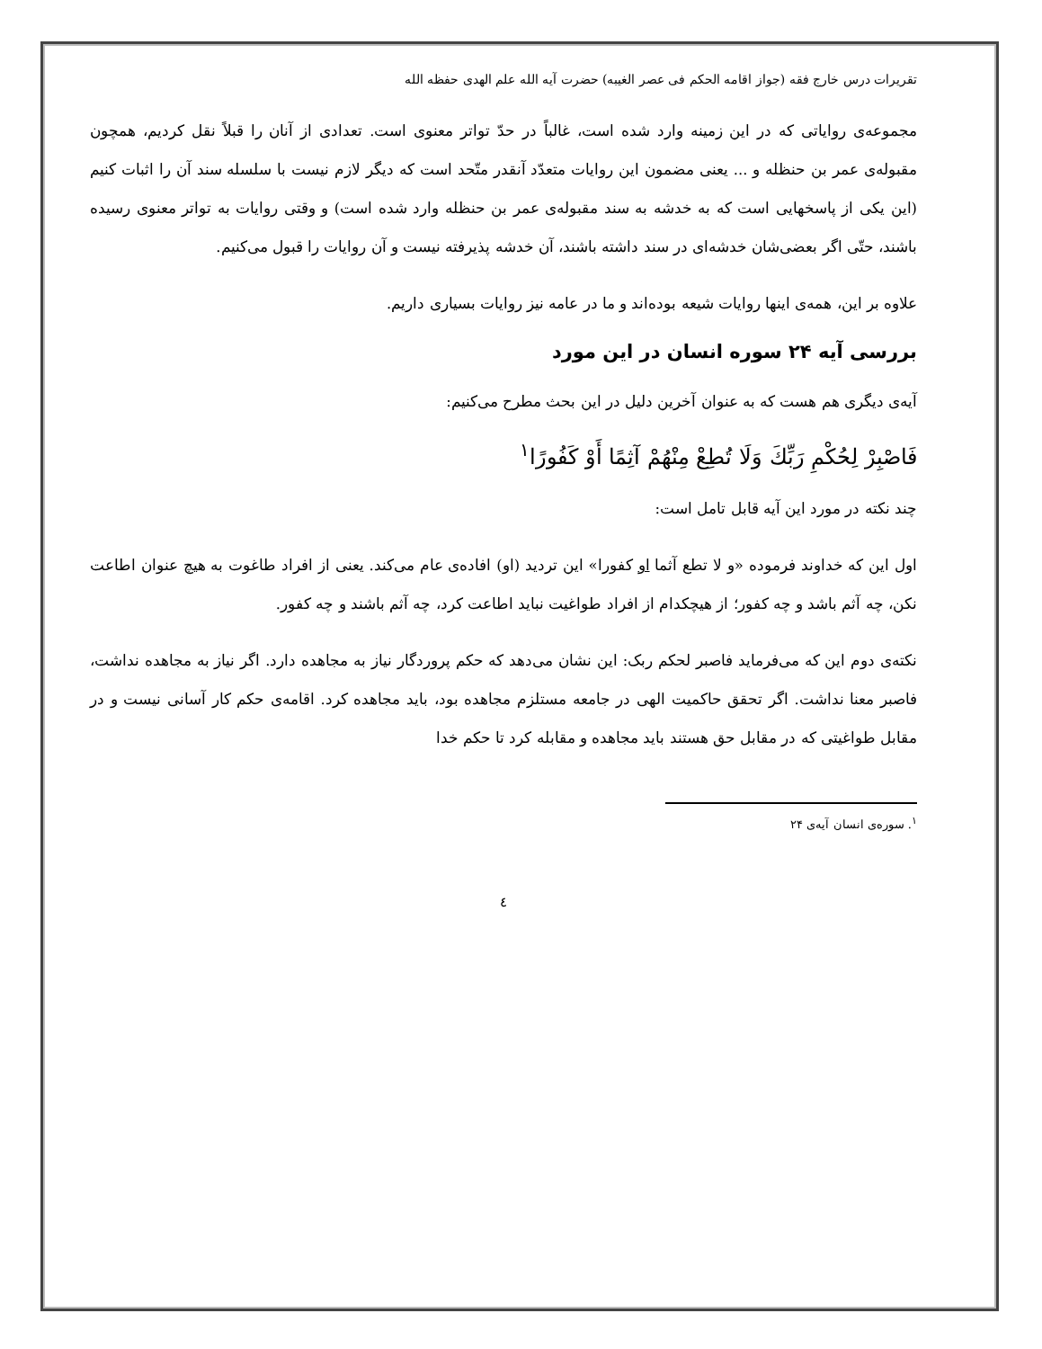تقریرات درس خارج فقه (جواز اقامه الحکم فی عصر الغیبه) حضرت آیه الله علم الهدی حفظه الله
مجموعه‌ی روایاتی که در این زمینه وارد شده است، غالباً در حدّ تواتر معنوی است. تعدادی از آنان را قبلاً نقل کردیم، همچون مقبوله‌ی عمر بن حنظله و ... یعنی مضمون این روایات متعدّد آنقدر متّحد است که دیگر لازم نیست با سلسله سند آن را اثبات کنیم (این یکی از پاسخهایی است که به خدشه به سند مقبوله‌ی عمر بن حنظله وارد شده است) و وقتی روایات به تواتر معنوی رسیده باشند، حتّی اگر بعضی‌شان خدشه‌ای در سند داشته باشند، آن خدشه پذیرفته نیست و آن روایات را قبول می‌کنیم.
علاوه بر این، همه‌ی اینها روایات شیعه بوده‌اند و ما در عامه نیز روایات بسیاری داریم.
بررسی آیه ۲۴ سوره انسان در این مورد
آیه‌ی دیگری هم هست که به عنوان آخرین دلیل در این بحث مطرح می‌کنیم:
فَاصْبِرْ لِحُكْمِ رَبِّكَ وَلَا تُطِعْ مِنْهُمْ آثِمًا أَوْ كَفُورًا<sup>۱</sup>
چند نکته در مورد این آیه قابل تامل است:
اول این که خداوند فرموده «و لا تطع آثما او کفورا» این تردید (او) افاده‌ی عام می‌کند. یعنی از افراد طاغوت به هیچ عنوان اطاعت نکن، چه آثم باشد و چه کفور؛ از هیچکدام از افراد طواغیت نباید اطاعت کرد، چه آثم باشند و چه کفور.
نکته‌ی دوم این که می‌فرماید فاصبر لحکم ربک: این نشان می‌دهد که حکم پروردگار نیاز به مجاهده دارد. اگر نیاز به مجاهده نداشت، فاصبر معنا نداشت. اگر تحقق حاکمیت الهی در جامعه مستلزم مجاهده بود، باید مجاهده کرد. اقامه‌ی حکم کار آسانی نیست و در مقابل طواغیتی که در مقابل حق هستند باید مجاهده و مقابله کرد تا حکم خدا
<sup>۱</sup>. سوره‌ی انسان آیه‌ی ۲۴
٤